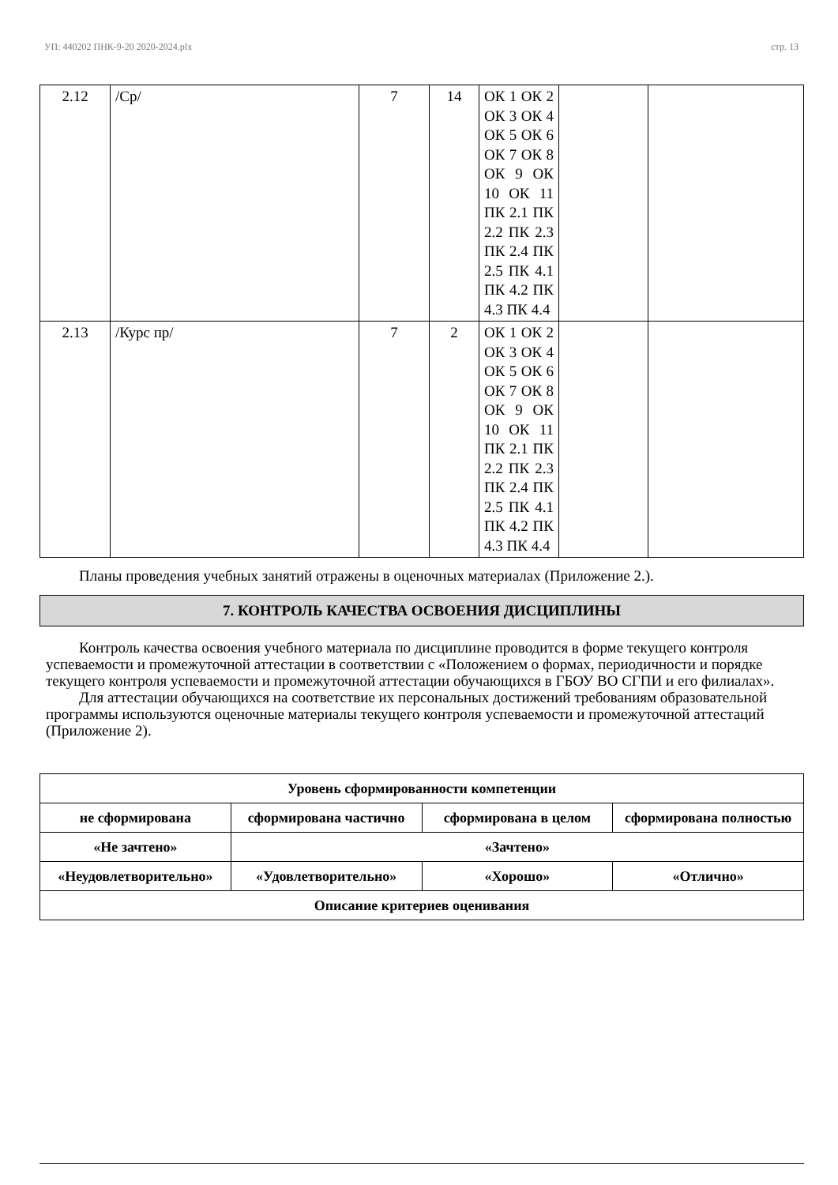УП: 440202 ПНК-9-20 2020-2024.plx стр. 13
| 2.12 | /Ср/ | 7 | 14 | ОК 1 ОК 2 ОК 3 ОК 4 ОК 5 ОК 6 ОК 7 ОК 8 ОК 9 ОК 10 ОК 11 ПК 2.1 ПК 2.2 ПК 2.3 ПК 2.4 ПК 2.5 ПК 4.1 ПК 4.2 ПК 4.3 ПК 4.4 | | |
| 2.13 | /Курс пр/ | 7 | 2 | ОК 1 ОК 2 ОК 3 ОК 4 ОК 5 ОК 6 ОК 7 ОК 8 ОК 9 ОК 10 ОК 11 ПК 2.1 ПК 2.2 ПК 2.3 ПК 2.4 ПК 2.5 ПК 4.1 ПК 4.2 ПК 4.3 ПК 4.4 | | |
Планы проведения учебных занятий отражены в оценочных материалах (Приложение 2.).
7. КОНТРОЛЬ КАЧЕСТВА ОСВОЕНИЯ ДИСЦИПЛИНЫ
Контроль качества освоения учебного материала по дисциплине проводится в форме текущего контроля успеваемости и промежуточной аттестации в соответствии с «Положением о формах, периодичности и порядке текущего контроля успеваемости и промежуточной аттестации обучающихся в ГБОУ ВО СГПИ и его филиалах».
Для аттестации обучающихся на соответствие их персональных достижений требованиям образовательной программы используются оценочные материалы текущего контроля успеваемости и промежуточной аттестаций (Приложение 2).
| Уровень сформированности компетенции | | | |
| не сформирована | сформирована частично | сформирована в целом | сформирована полностью |
| «Не зачтено» | «Зачтено» | | |
| «Неудовлетворительно» | «Удовлетворительно» | «Хорошо» | «Отлично» |
| Описание критериев оценивания | | | |